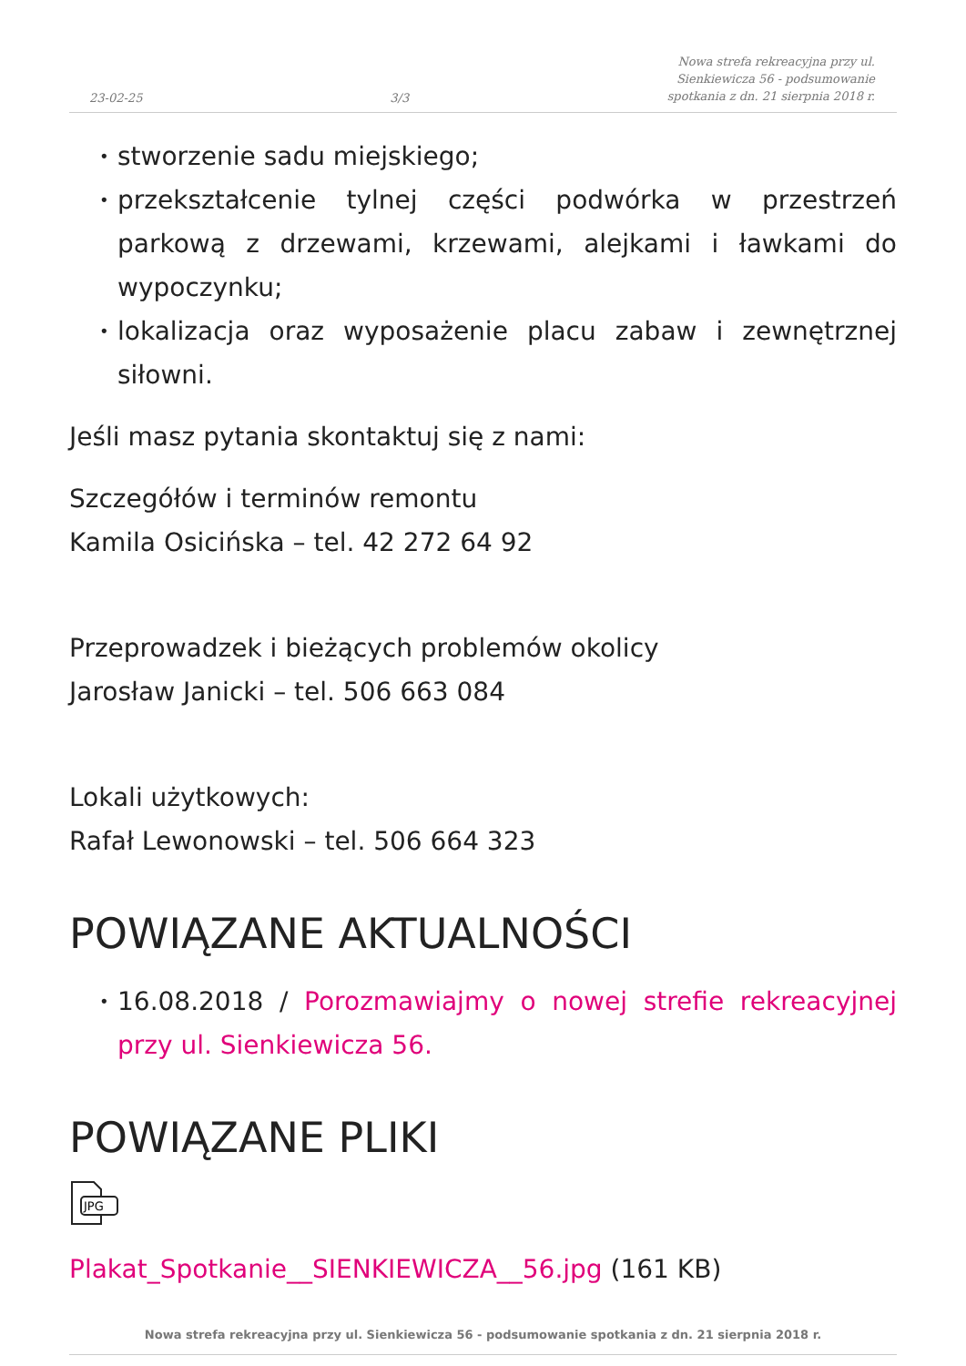23-02-25 3/3 Nowa strefa rekreacyjna przy ul. Sienkiewicza 56 - podsumowanie spotkania z dn. 21 sierpnia 2018 r.
• stworzenie sadu miejskiego;
• przekształcenie tylnej części podwórka w przestrzeń parkową z drzewami, krzewami, alejkami i ławkami do wypoczynku;
• lokalizacja oraz wyposażenie placu zabaw i zewnętrznej siłowni.
Jeśli masz pytania skontaktuj się z nami:
Szczegółów i terminów remontu
Kamila Osicińska – tel. 42 272 64 92
Przeprowadzek i bieżących problemów okolicy
Jarosław Janicki – tel. 506 663 084
Lokali użytkowych:
Rafał Lewonowski – tel. 506 664 323
POWIĄZANE AKTUALNOŚCI
• 16.08.2018 / Porozmawiajmy o nowej strefie rekreacyjnej przy ul. Sienkiewicza 56.
POWIĄZANE PLIKI
JPG
Plakat_Spotkanie__SIENKIEWICZA__56.jpg (161 KB)
Nowa strefa rekreacyjna przy ul. Sienkiewicza 56 - podsumowanie spotkania z dn. 21 sierpnia 2018 r.